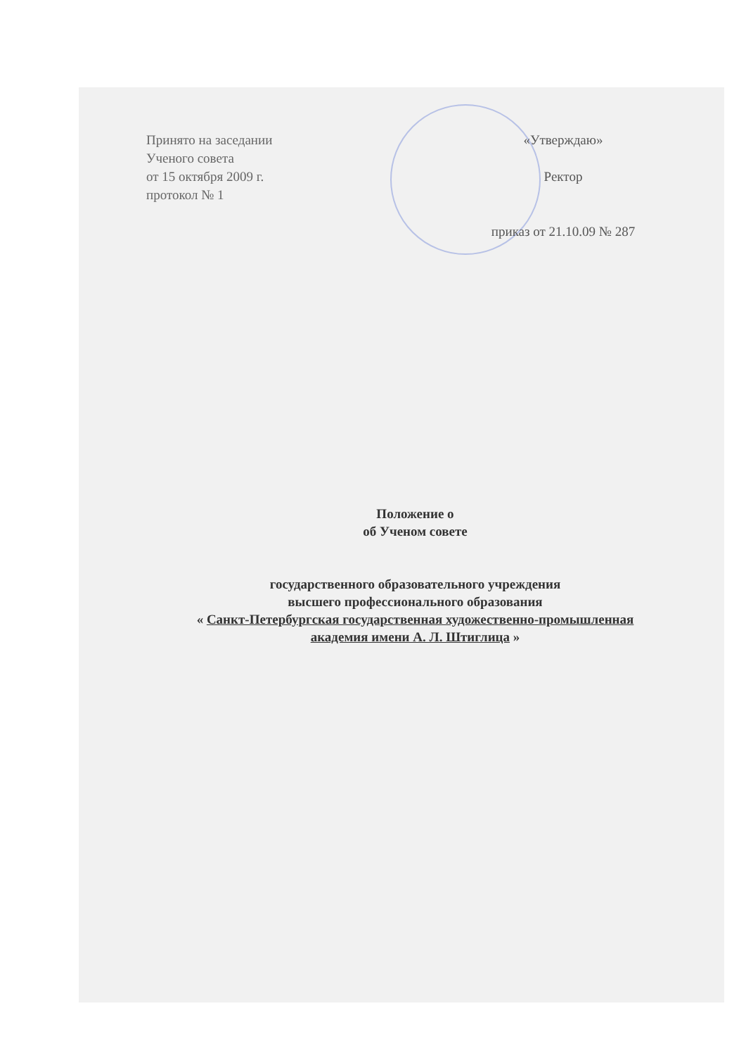Принято на заседании
Ученого совета
от 15 октября 2009 г.
протокол № 1
«Утверждаю»
Ректор
приказ от 21.10.09 № 287
Положение о
об Ученом совете
государственного образовательного учреждения
высшего профессионального образования
« Санкт-Петербургская государственная художественно-промышленная
академия имени А. Л. Штиглица »